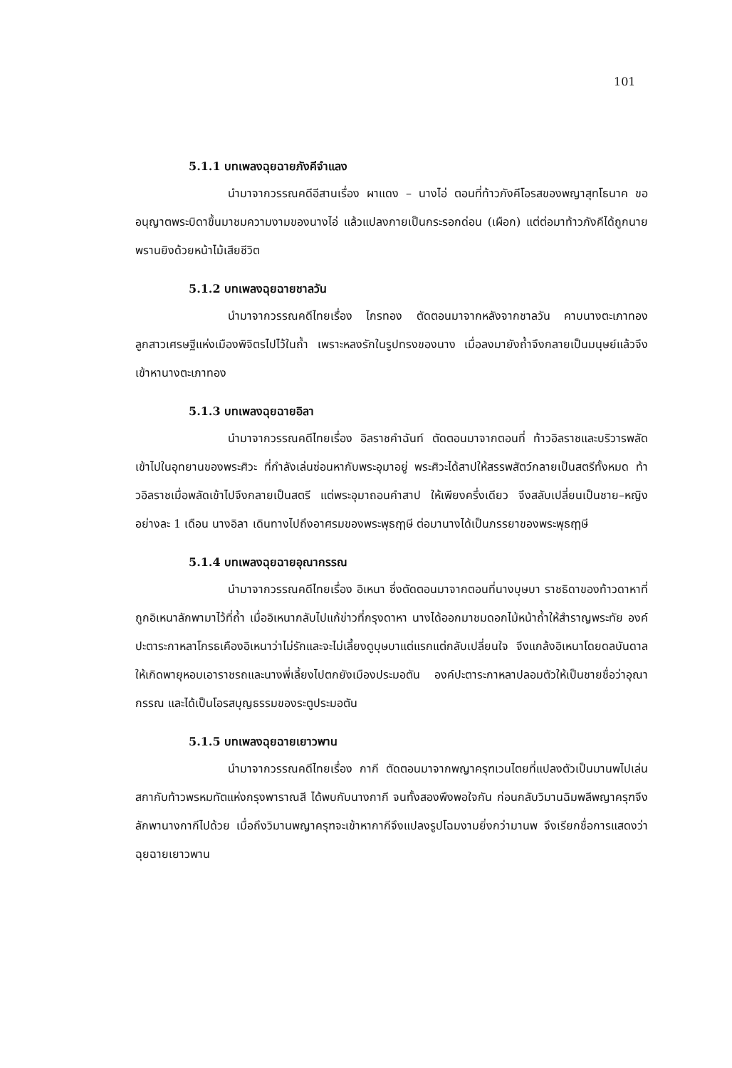101
5.1.1 บทเพลงฉุยฉายภังคีจำแลง
นำมาจากวรรณคดีอีสานเรื่อง ผาแดง – นางไอ่ ตอนที่ท้าวภังคีโอรสของพญาสุทโธนาค ขออนุญาตพระบิดาขึ้นมาชมความงามของนางไอ่ แล้วแปลงกายเป็นกระรอกด่อน (เผือก) แต่ต่อมาท้าวภังคีได้ถูกนายพรานยิงด้วยหน้าไม้เสียชีวิต
5.1.2 บทเพลงฉุยฉายชาลวัน
นำมาจากวรรณคดีไทยเรื่อง ไกรทอง ตัดตอนมาจากหลังจากชาลวัน คาบนางตะเภาทองลูกสาวเศรษฐีแห่งเมืองพิจิตรไปไว้ในถ้ำ เพราะหลงรักในรูปทรงของนาง เมื่อลงมายังถ้ำจึงกลายเป็นมนุษย์แล้วจึงเข้าหานางตะเภาทอง
5.1.3 บทเพลงฉุยฉายอิลา
นำมาจากวรรณคดีไทยเรื่อง อิลราชคำฉันท์ ตัดตอนมาจากตอนที่ ท้าวอิลราชและบริวารพลัดเข้าไปในอุทยานของพระศิวะ ที่กำลังเล่นซ่อนหากับพระอุมาอยู่ พระศิวะได้สาปให้สรรพสัตว์กลายเป็นสตรีทั้งหมด ท้าวอิลราชเมื่อพลัดเข้าไปจึงกลายเป็นสตรี แต่พระอุมาถอนคำสาป ให้เพียงครึ่งเดียว จึงสลับเปลี่ยนเป็นชาย–หญิง อย่างละ 1 เดือน นางอิลา เดินทางไปถึงอาศรมของพระพุธฤๅษี ต่อมานางได้เป็นภรรยาของพระพุธฤๅษี
5.1.4 บทเพลงฉุยฉายอุณากรรณ
นำมาจากวรรณคดีไทยเรื่อง อิเหนา ซึ่งตัดตอนมาจากตอนที่นางบุษบา ราชธิดาของท้าวดาหาที่ถูกอิเหนาลักพามาไว้ที่ถ้ำ เมื่ออิเหนากลับไปแก้ข่าวที่กรุงดาหา นางได้ออกมาชมดอกไม้หน้าถ้ำให้สำราญพระทัย องค์ปะตาระกาหลาโกรธเคืองอิเหนาว่าไม่รักและจะไม่เลี้ยงดูบุษบาแต่แรกแต่กลับเปลี่ยนใจ จึงแกล้งอิเหนาโดยดลบันดาลให้เกิดพายุหอบเอาราชรถและนางพี่เลี้ยงไปตกยังเมืองประมอตัน องค์ปะตาระกาหลาปลอมตัวให้เป็นชายชื่อว่าอุณากรรณ และได้เป็นโอรสบุญธรรมของระตูประมอตัน
5.1.5 บทเพลงฉุยฉายเยาวพาน
นำมาจากวรรณคดีไทยเรื่อง กากี ตัดตอนมาจากพญาครุฑเวนไตยที่แปลงตัวเป็นมานพไปเล่นสกากับท้าวพรหมทัตแห่งกรุงพาราณสี ได้พบกับนางกากี จนทั้งสองพึงพอใจกัน ก่อนกลับวิมานฉิมพลีพญาครุฑจึงลักพานางกากีไปด้วย เมื่อถึงวิมานพญาครุฑจะเข้าหากากีจึงแปลงรูปโฉมงามยิ่งกว่ามานพ จึงเรียกชื่อการแสดงว่า ฉุยฉายเยาวพาน